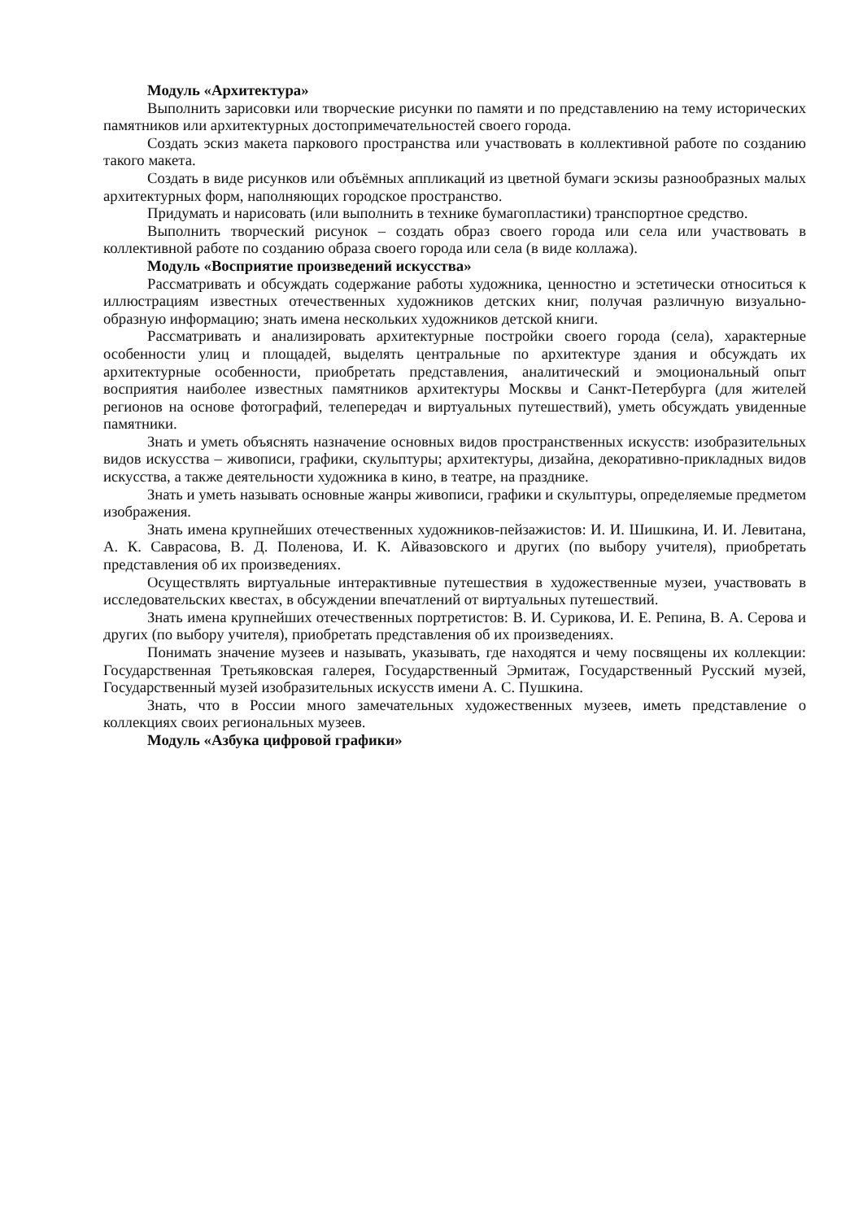Модуль «Архитектура»
Выполнить зарисовки или творческие рисунки по памяти и по представлению на тему исторических памятников или архитектурных достопримечательностей своего города.
Создать эскиз макета паркового пространства или участвовать в коллективной работе по созданию такого макета.
Создать в виде рисунков или объёмных аппликаций из цветной бумаги эскизы разнообразных малых архитектурных форм, наполняющих городское пространство.
Придумать и нарисовать (или выполнить в технике бумагопластики) транспортное средство.
Выполнить творческий рисунок – создать образ своего города или села или участвовать в коллективной работе по созданию образа своего города или села (в виде коллажа).
Модуль «Восприятие произведений искусства»
Рассматривать и обсуждать содержание работы художника, ценностно и эстетически относиться к иллюстрациям известных отечественных художников детских книг, получая различную визуально-образную информацию; знать имена нескольких художников детской книги.
Рассматривать и анализировать архитектурные постройки своего города (села), характерные особенности улиц и площадей, выделять центральные по архитектуре здания и обсуждать их архитектурные особенности, приобретать представления, аналитический и эмоциональный опыт восприятия наиболее известных памятников архитектуры Москвы и Санкт-Петербурга (для жителей регионов на основе фотографий, телепередач и виртуальных путешествий), уметь обсуждать увиденные памятники.
Знать и уметь объяснять назначение основных видов пространственных искусств: изобразительных видов искусства – живописи, графики, скульптуры; архитектуры, дизайна, декоративно-прикладных видов искусства, а также деятельности художника в кино, в театре, на празднике.
Знать и уметь называть основные жанры живописи, графики и скульптуры, определяемые предметом изображения.
Знать имена крупнейших отечественных художников-пейзажистов: И. И. Шишкина, И. И. Левитана, А. К. Саврасова, В. Д. Поленова, И. К. Айвазовского и других (по выбору учителя), приобретать представления об их произведениях.
Осуществлять виртуальные интерактивные путешествия в художественные музеи, участвовать в исследовательских квестах, в обсуждении впечатлений от виртуальных путешествий.
Знать имена крупнейших отечественных портретистов: В. И. Сурикова, И. Е. Репина, В. А. Серова и других (по выбору учителя), приобретать представления об их произведениях.
Понимать значение музеев и называть, указывать, где находятся и чему посвящены их коллекции: Государственная Третьяковская галерея, Государственный Эрмитаж, Государственный Русский музей, Государственный музей изобразительных искусств имени А. С. Пушкина.
Знать, что в России много замечательных художественных музеев, иметь представление о коллекциях своих региональных музеев.
Модуль «Азбука цифровой графики»